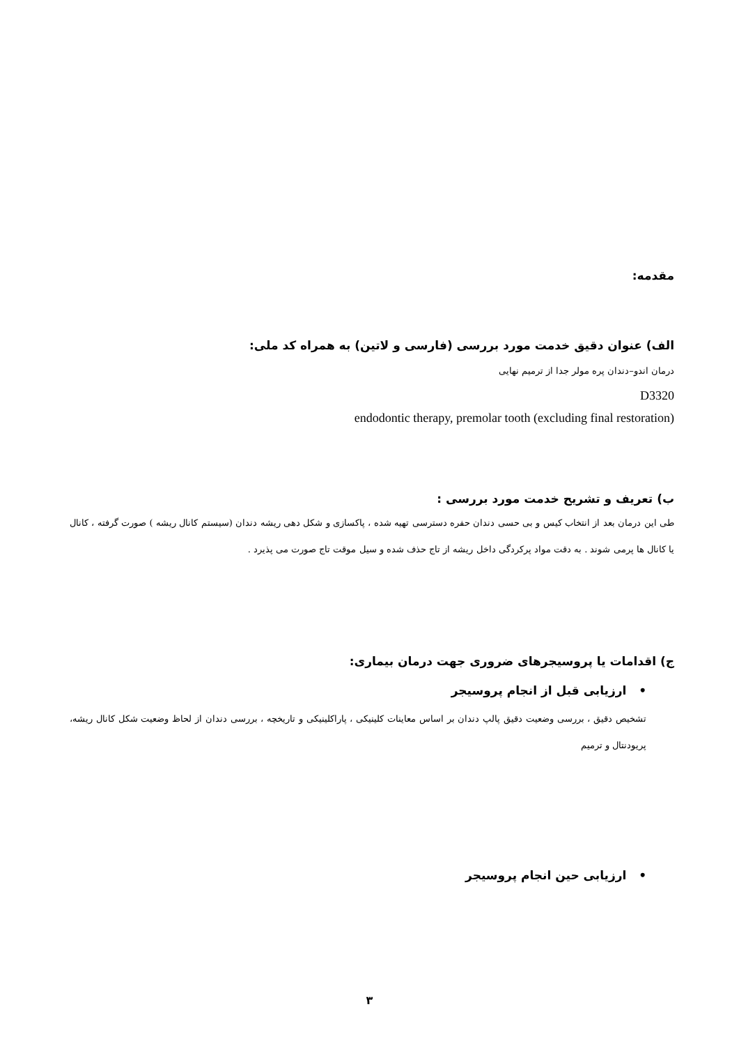مقدمه:
الف) عنوان دقیق خدمت مورد بررسی (فارسی و لاتین) به همراه کد ملی:
درمان اندو–دندان پره مولر جدا از ترمیم نهایی
D3320
endodontic therapy, premolar tooth (excluding final restoration)
ب) تعریف و تشریح خدمت مورد بررسی :
طی این درمان بعد از انتخاب کیس و بی حسی دندان حفره دسترسی تهیه شده ، پاکسازی و شکل دهی ریشه دندان (سیستم کانال ریشه ) صورت گرفته ، کانال یا کانال ها پرمی شوند . به دقت مواد پرکردگی داخل ریشه از تاج حذف شده و سیل موقت تاج صورت می پذیرد .
ج) اقدامات یا پروسیجرهای ضروری جهت درمان بیماری:
• ارزیابی قبل از انجام پروسیجر
تشخیص دقیق ، بررسی وضعیت دقیق پالپ دندان بر اساس معاینات کلینیکی ، پاراکلینیکی و تاریخچه ، بررسی دندان از لحاظ وضعیت شکل کانال ریشه، پریودنتال و ترمیم
• ارزیابی حین انجام پروسیجر
۳